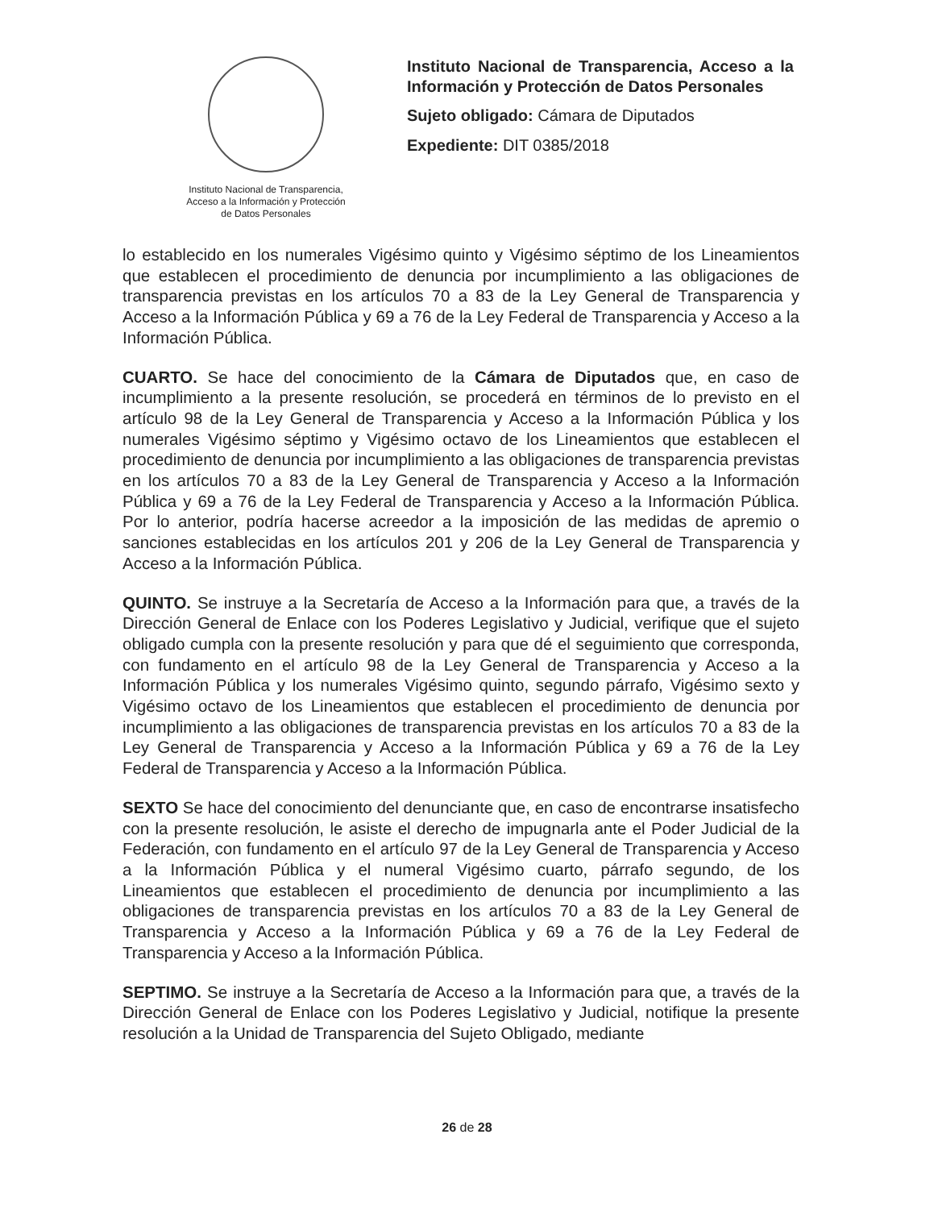Instituto Nacional de Transparencia,
Acceso a la Información y Protección
de Datos Personales
Instituto Nacional de Transparencia, Acceso a la Información y Protección de Datos Personales
Sujeto obligado: Cámara de Diputados
Expediente: DIT 0385/2018
lo establecido en los numerales Vigésimo quinto y Vigésimo séptimo de los Lineamientos que establecen el procedimiento de denuncia por incumplimiento a las obligaciones de transparencia previstas en los artículos 70 a 83 de la Ley General de Transparencia y Acceso a la Información Pública y 69 a 76 de la Ley Federal de Transparencia y Acceso a la Información Pública.
CUARTO. Se hace del conocimiento de la Cámara de Diputados que, en caso de incumplimiento a la presente resolución, se procederá en términos de lo previsto en el artículo 98 de la Ley General de Transparencia y Acceso a la Información Pública y los numerales Vigésimo séptimo y Vigésimo octavo de los Lineamientos que establecen el procedimiento de denuncia por incumplimiento a las obligaciones de transparencia previstas en los artículos 70 a 83 de la Ley General de Transparencia y Acceso a la Información Pública y 69 a 76 de la Ley Federal de Transparencia y Acceso a la Información Pública. Por lo anterior, podría hacerse acreedor a la imposición de las medidas de apremio o sanciones establecidas en los artículos 201 y 206 de la Ley General de Transparencia y Acceso a la Información Pública.
QUINTO. Se instruye a la Secretaría de Acceso a la Información para que, a través de la Dirección General de Enlace con los Poderes Legislativo y Judicial, verifique que el sujeto obligado cumpla con la presente resolución y para que dé el seguimiento que corresponda, con fundamento en el artículo 98 de la Ley General de Transparencia y Acceso a la Información Pública y los numerales Vigésimo quinto, segundo párrafo, Vigésimo sexto y Vigésimo octavo de los Lineamientos que establecen el procedimiento de denuncia por incumplimiento a las obligaciones de transparencia previstas en los artículos 70 a 83 de la Ley General de Transparencia y Acceso a la Información Pública y 69 a 76 de la Ley Federal de Transparencia y Acceso a la Información Pública.
SEXTO Se hace del conocimiento del denunciante que, en caso de encontrarse insatisfecho con la presente resolución, le asiste el derecho de impugnarla ante el Poder Judicial de la Federación, con fundamento en el artículo 97 de la Ley General de Transparencia y Acceso a la Información Pública y el numeral Vigésimo cuarto, párrafo segundo, de los Lineamientos que establecen el procedimiento de denuncia por incumplimiento a las obligaciones de transparencia previstas en los artículos 70 a 83 de la Ley General de Transparencia y Acceso a la Información Pública y 69 a 76 de la Ley Federal de Transparencia y Acceso a la Información Pública.
SEPTIMO. Se instruye a la Secretaría de Acceso a la Información para que, a través de la Dirección General de Enlace con los Poderes Legislativo y Judicial, notifique la presente resolución a la Unidad de Transparencia del Sujeto Obligado, mediante
26 de 28